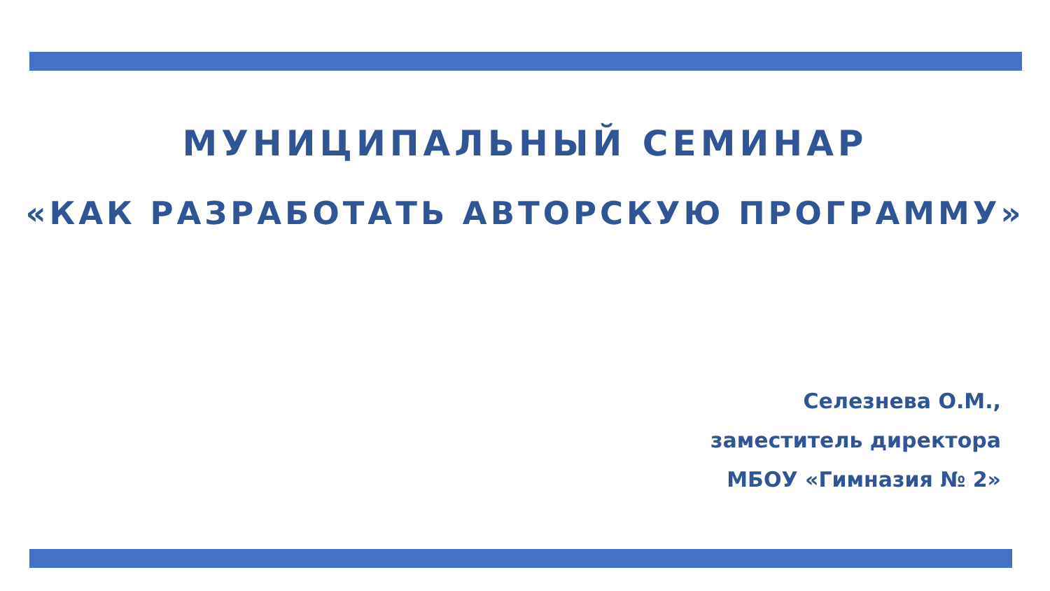МУНИЦИПАЛЬНЫЙ СЕМИНАР
«КАК РАЗРАБОТАТЬ АВТОРСКУЮ ПРОГРАММУ»
Селезнева О.М.,
заместитель директора
МБОУ «Гимназия № 2»